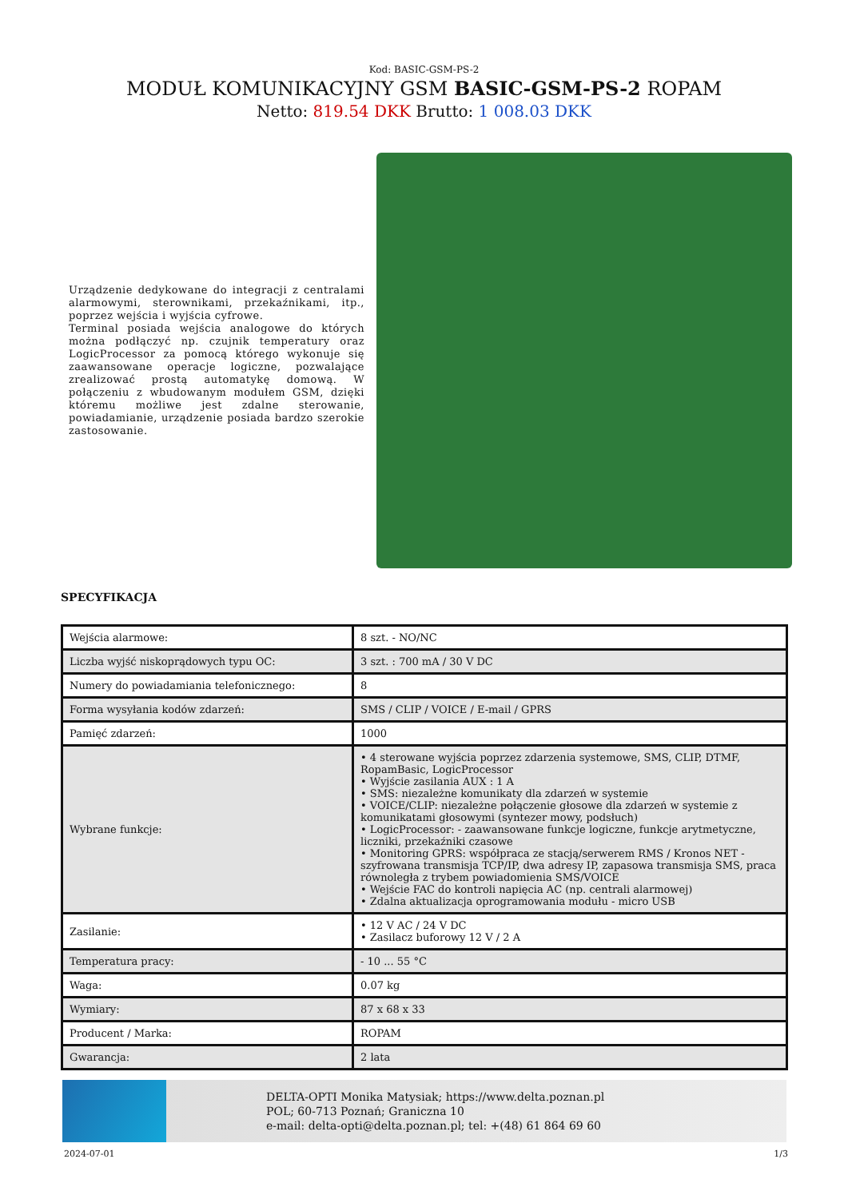Kod: BASIC-GSM-PS-2
MODUŁ KOMUNIKACYJNY GSM BASIC-GSM-PS-2 ROPAM
Netto: 819.54 DKK Brutto: 1 008.03 DKK
Urządzenie dedykowane do integracji z centralami alarmowymi, sterownikami, przekaźnikami, itp., poprzez wejścia i wyjścia cyfrowe.
Terminal posiada wejścia analogowe do których można podłączyć np. czujnik temperatury oraz LogicProcessor za pomocą którego wykonuje się zaawansowane operacje logiczne, pozwalające zrealizować prostą automatykę domową. W połączeniu z wbudowanym modułem GSM, dzięki któremu możliwe jest zdalne sterowanie, powiadamianie, urządzenie posiada bardzo szerokie zastosowanie.
SPECYFIKACJA
| Wejścia alarmowe: | 8 szt. - NO/NC |
| Liczba wyjść niskoprądowych typu OC: | 3 szt. : 700 mA / 30 V DC |
| Numery do powiadamiania telefonicznego: | 8 |
| Forma wysyłania kodów zdarzeń: | SMS / CLIP / VOICE / E-mail / GPRS |
| Pamięć zdarzeń: | 1000 |
| Wybrane funkcje: | • 4 sterowane wyjścia poprzez zdarzenia systemowe, SMS, CLIP, DTMF, RopamBasic, LogicProcessor • Wyjście zasilania AUX : 1 A • SMS: niezależne komunikaty dla zdarzeń w systemie • VOICE/CLIP: niezależne połączenie głosowe dla zdarzeń w systemie z komunikatami głosowymi (syntezer mowy, podsłuch) • LogicProcessor: - zaawansowane funkcje logiczne, funkcje arytmetyczne, liczniki, przekaźniki czasowe • Monitoring GPRS: współpraca ze stacją/serwerem RMS / Kronos NET - szyfrowana transmisja TCP/IP, dwa adresy IP, zapasowa transmisja SMS, praca równoległa z trybem powiadomienia SMS/VOICE • Wejście FAC do kontroli napięcia AC (np. centrali alarmowej) • Zdalna aktualizacja oprogramowania modułu - micro USB |
| Zasilanie: | • 12 V AC / 24 V DC • Zasilacz buforowy 12 V / 2 A |
| Temperatura pracy: | - 10 ... 55 °C |
| Waga: | 0.07 kg |
| Wymiary: | 87 x 68 x 33 |
| Producent / Marka: | ROPAM |
| Gwarancja: | 2 lata |
DELTA-OPTI Monika Matysiak; https://www.delta.poznan.pl
POL; 60-713 Poznań; Graniczna 10
e-mail: delta-opti@delta.poznan.pl; tel: +(48) 61 864 69 60
2024-07-01 1/3